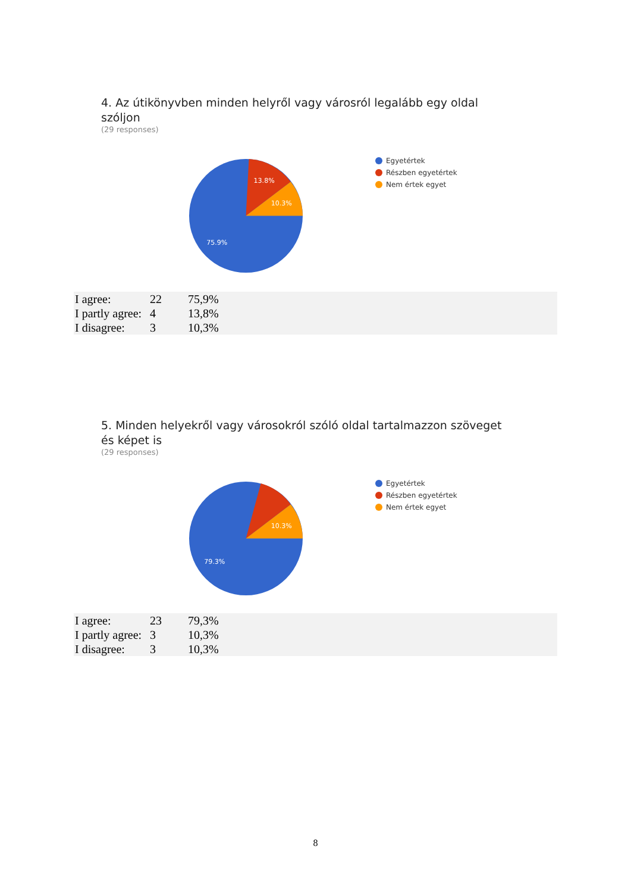4. Az útikönyvben minden helyről vagy városról legalább egy oldal szóljon
(29 responses)
13.8%
10.3%
75.9%
Egyetértek
Részben egyetértek
Nem értek egyet
| I agree: | 22 | 75,9% |
| I partly agree: | 4 | 13,8% |
| I disagree: | 3 | 10,3% |
5. Minden helyekről vagy városokról szóló oldal tartalmazzon szöveget és képet is
(29 responses)
10.3%
79.3%
Egyetértek
Részben egyetértek
Nem értek egyet
| I agree: | 23 | 79,3% |
| I partly agree: | 3 | 10,3% |
| I disagree: | 3 | 10,3% |
8